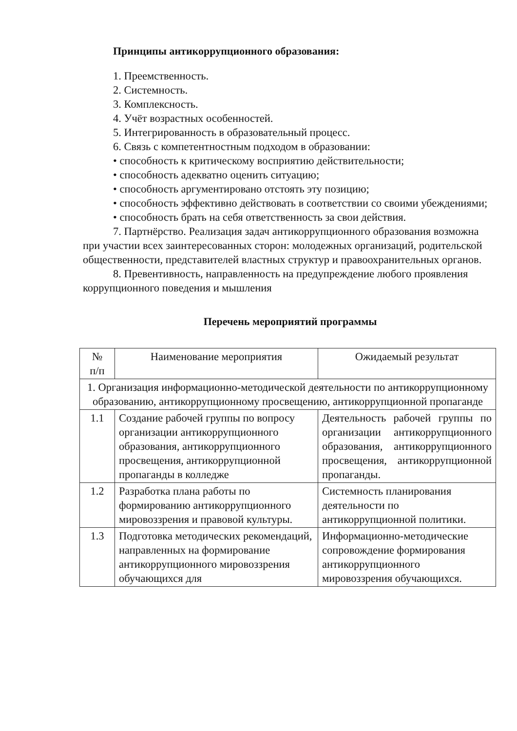Принципы антикоррупционного образования:
1. Преемственность.
2. Системность.
3. Комплексность.
4. Учёт возрастных особенностей.
5. Интегрированность в образовательный процесс.
6. Связь с компетентностным подходом в образовании:
• способность к критическому восприятию действительности;
• способность адекватно оценить ситуацию;
• способность аргументировано отстоять эту позицию;
• способность эффективно действовать в соответствии со своими убеждениями;
• способность брать на себя ответственность за свои действия.
7. Партнёрство. Реализация задач антикоррупционного образования возможна при участии всех заинтересованных сторон: молодежных организаций, родительской общественности, представителей властных структур и правоохранительных органов.
8. Превентивность, направленность на предупреждение любого проявления коррупционного поведения и мышления
Перечень мероприятий программы
| № п/п | Наименование мероприятия | Ожидаемый результат |
| 1. Организация информационно-методической деятельности по антикоррупционному образованию, антикоррупционному просвещению, антикоррупционной пропаганде | | |
| 1.1 | Создание рабочей группы по вопросу организации антикоррупционного образования, антикоррупционного просвещения, антикоррупционной пропаганды в колледже | Деятельность рабочей группы по организации антикоррупционного образования, антикоррупционного просвещения, антикоррупционной пропаганды. |
| 1.2 | Разработка плана работы по формированию антикоррупционного мировоззрения и правовой культуры. | Системность планирования деятельности по антикоррупционной политики. |
| 1.3 | Подготовка методических рекомендаций, направленных на формирование антикоррупционного мировоззрения обучающихся для | Информационно-методические сопровождение формирования антикоррупционного мировоззрения обучающихся. |